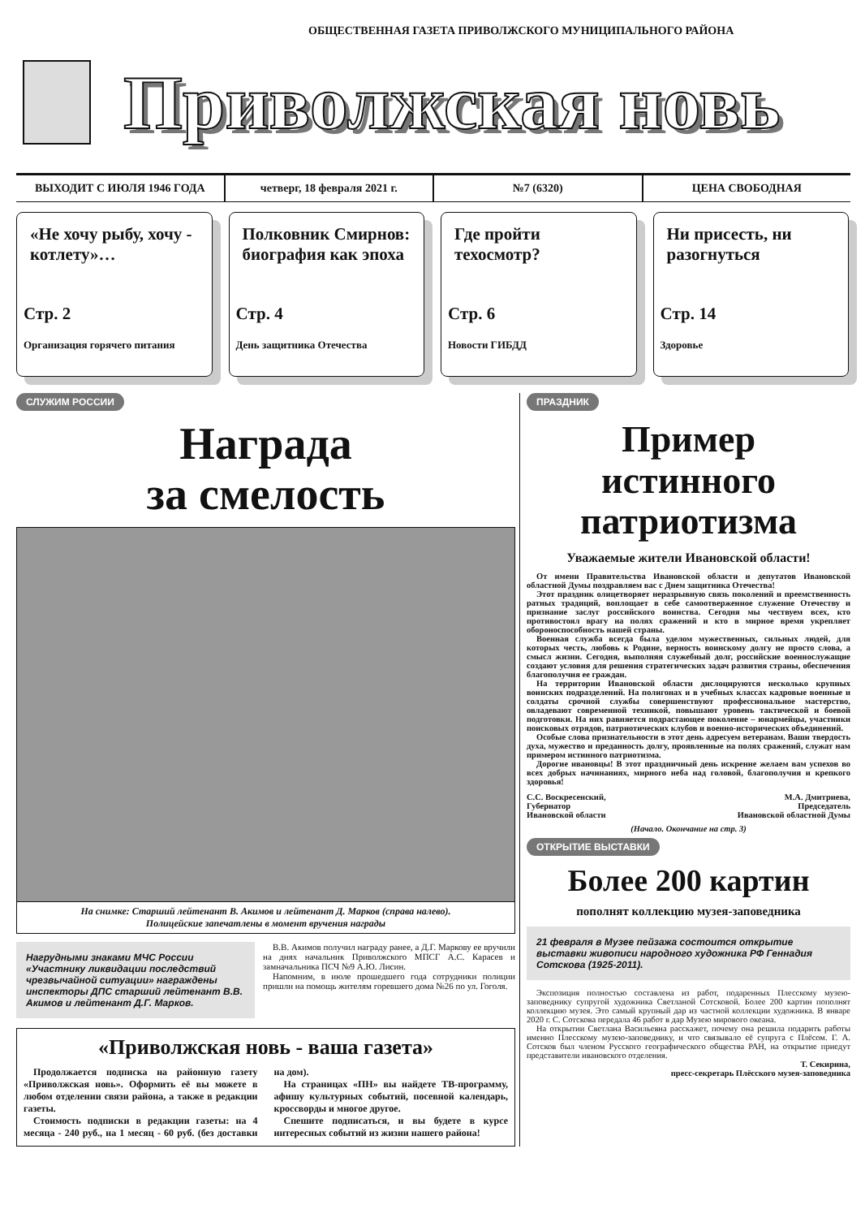ОБЩЕСТВЕННАЯ ГАЗЕТА ПРИВОЛЖСКОГО МУНИЦИПАЛЬНОГО РАЙОНА
Приволжская новь
ВЫХОДИТ С ИЮЛЯ 1946 ГОДА четверг, 18 февраля 2021 г. №7 (6320) ЦЕНА СВОБОДНАЯ
«Не хочу рыбу, хочу - котлету»…
Стр. 2
Организация горячего питания
Полковник Смирнов: биография как эпоха
Стр. 4
День защитника Отечества
Где пройти техосмотр?
Стр. 6
Новости ГИБДД
Ни присесть, ни разогнуться
Стр. 14
Здоровье
СЛУЖИМ РОССИИ
Награда
за смелость
На снимке: Старший лейтенант В. Акимов и лейтенант Д. Марков (справа налево).
Полицейские запечатлены в момент вручения награды
Нагрудными знаками МЧС России «Участнику ликвидации последствий чрезвычайной ситуации» награждены инспекторы ДПС старший лейтенант В.В. Акимов и лейтенант Д.Г. Марков.
В.В. Акимов получил награду ранее, а Д.Г. Маркову ее вручили на днях начальник Приволжского МПСГ А.С. Карасев и замначальника ПСЧ №9 А.Ю. Лисин.
Напомним, в июле прошедшего года сотрудники полиции пришли на помощь жителям горевшего дома №26 по ул. Гоголя.
«Приволжская новь - ваша газета»
Продолжается подписка на районную газету «Приволжская новь». Оформить её вы можете в любом отделении связи района, а также в редакции газеты.
Стоимость подписки в редакции газеты: на 4 месяца - 240 руб., на 1 месяц - 60 руб. (без доставки на дом).
На страницах «ПН» вы найдете ТВ-программу, афишу культурных событий, посевной календарь, кроссворды и многое другое.
Спешите подписаться, и вы будете в курсе интересных событий из жизни нашего района!
ПРАЗДНИК
Пример
истинного
патриотизма
Уважаемые жители Ивановской области!
От имени Правительства Ивановской области и депутатов Ивановской областной Думы поздравляем вас с Днем защитника Отечества!
Этот праздник олицетворяет неразрывную связь поколений и преемственность ратных традиций, воплощает в себе самоотверженное служение Отечеству и признание заслуг российского воинства. Сегодня мы чествуем всех, кто противостоял врагу на полях сражений и кто в мирное время укрепляет обороноспособность нашей страны.
Военная служба всегда была уделом мужественных, сильных людей, для которых честь, любовь к Родине, верность воинскому долгу не просто слова, а смысл жизни. Сегодня, выполняя служебный долг, российские военнослужащие создают условия для решения стратегических задач развития страны, обеспечения благополучия ее граждан.
На территории Ивановской области дислоцируются несколько крупных воинских подразделений. На полигонах и в учебных классах кадровые военные и солдаты срочной службы совершенствуют профессиональное мастерство, овладевают современной техникой, повышают уровень тактической и боевой подготовки. На них равняется подрастающее поколение – юнармейцы, участники поисковых отрядов, патриотических клубов и военно-исторических объединений.
Особые слова признательности в этот день адресуем ветеранам. Ваши твердость духа, мужество и преданность долгу, проявленные на полях сражений, служат нам примером истинного патриотизма.
Дорогие ивановцы! В этот праздничный день искренне желаем вам успехов во всех добрых начинаниях, мирного неба над головой, благополучия и крепкого здоровья!
С.С. Воскресенский,
Губернатор
Ивановской области
М.А. Дмитриева,
Председатель
Ивановской областной Думы
(Начало. Окончание на стр. 3)
ОТКРЫТИЕ ВЫСТАВКИ
Более 200 картин
пополнят коллекцию музея-заповедника
21 февраля в Музее пейзажа состоится открытие выставки живописи народного художника РФ Геннадия Сотскова (1925-2011).
Экспозиция полностью составлена из работ, подаренных Плесскому музею-заповеднику супругой художника Светланой Сотсковой. Более 200 картин пополнят коллекцию музея. Это самый крупный дар из частной коллекции художника. В январе 2020 г. С. Сотскова передала 46 работ в дар Музею мирового океана.
На открытии Светлана Васильевна расскажет, почему она решила подарить работы именно Плесскому музею-заповеднику, и что связывало её супруга с Плёсом. Г. А. Сотсков был членом Русского географического общества РАН, на открытие приедут представители ивановского отделения.
Т. Секирина,
пресс-секретарь Плёсского музея-заповедника